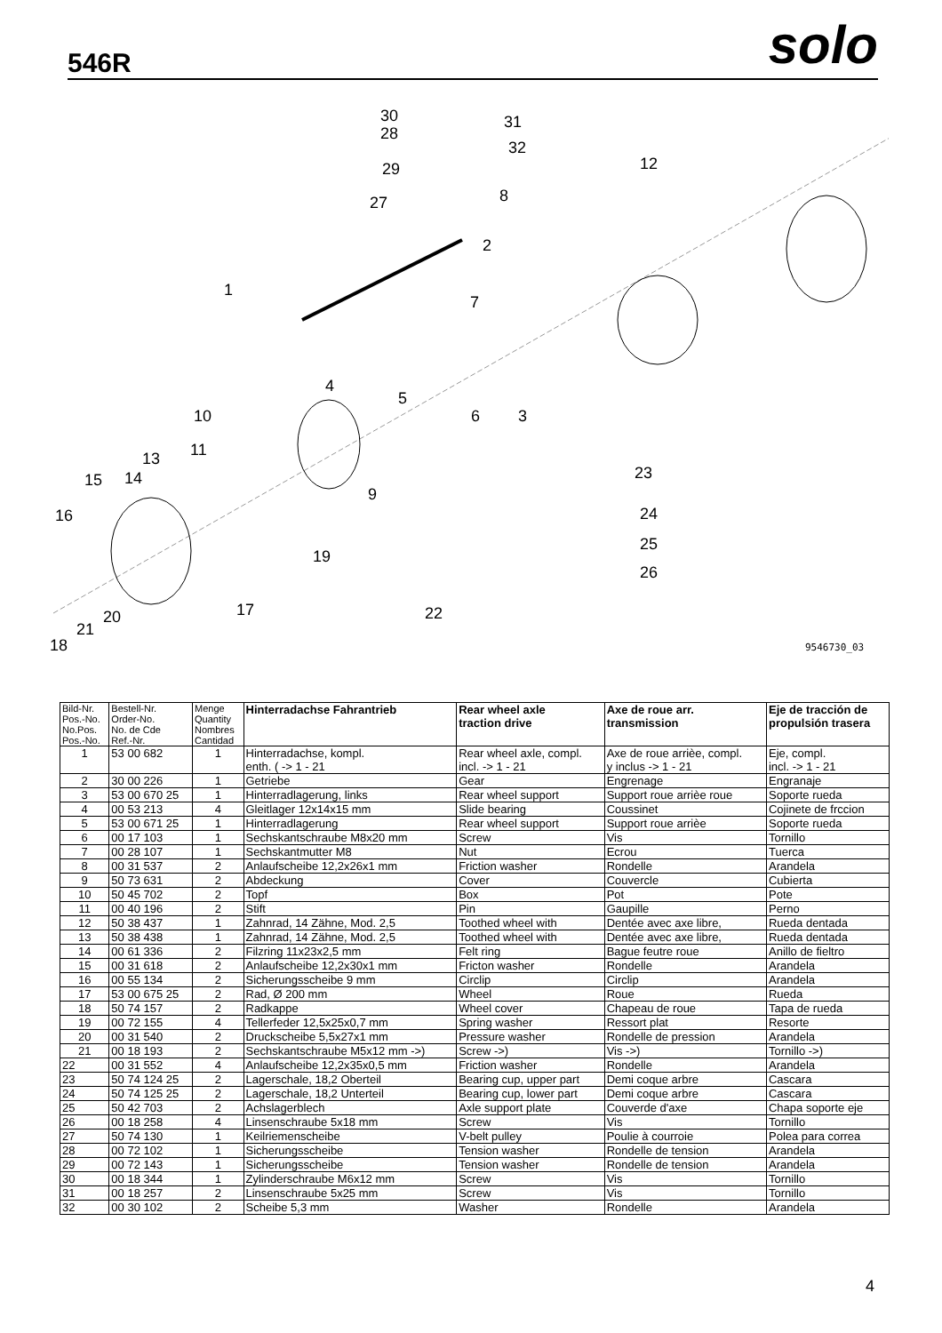546R solo
30
28
31
32
29
27 8
2
12
1
7
4
5
6 3 10
11 13
15 14
9
23
16 24
25
19
26
17 22 20
21
18 9546730_03
| Bild-Nr. Pos.-No. No.Pos. Pos.-No. | Bestell-Nr. Order-No. No. de Cde Ref.-Nr. | Menge Quantity Nombres Cantidad | Hinterradachse Fahrantrieb | Rear wheel axle traction drive | Axe de roue arr. transmission | Eje de tracción de propulsión trasera |
| --- | --- | --- | --- | --- | --- | --- |
| 1 | 53 00 682 | 1 | Hinterradachse, kompl. enth. ( -> 1 - 21 | Rear wheel axle, compl. incl. -> 1 - 21 | Axe de roue arrièe, compl. y inclus -> 1 - 21 | Eje, compl. incl. -> 1 - 21 |
| 2 | 30 00 226 | 1 | Getriebe | Gear | Engrenage | Engranaje |
| 3 | 53 00 670 25 | 1 | Hinterradlagerung, links | Rear wheel support | Support roue arrièe roue | Soporte rueda |
| 4 | 00 53 213 | 4 | Gleitlager 12x14x15 mm | Slide bearing | Coussinet | Cojinete de frccion |
| 5 | 53 00 671 25 | 1 | Hinterradlagerung | Rear wheel support | Support roue arrièe | Soporte rueda |
| 6 | 00 17 103 | 1 | Sechskantschraube M8x20 mm | Screw | Vis | Tornillo |
| 7 | 00 28 107 | 1 | Sechskantmutter M8 | Nut | Ecrou | Tuerca |
| 8 | 00 31 537 | 2 | Anlaufscheibe 12,2x26x1 mm | Friction washer | Rondelle | Arandela |
| 9 | 50 73 631 | 2 | Abdeckung | Cover | Couvercle | Cubierta |
| 10 | 50 45 702 | 2 | Topf | Box | Pot | Pote |
| 11 | 00 40 196 | 2 | Stift | Pin | Gaupille | Perno |
| 12 | 50 38 437 | 1 | Zahnrad, 14 Zähne, Mod. 2,5 | Toothed wheel with | Dentée avec axe libre, | Rueda dentada |
| 13 | 50 38 438 | 1 | Zahnrad, 14 Zähne, Mod. 2,5 | Toothed wheel with | Dentée avec axe libre, | Rueda dentada |
| 14 | 00 61 336 | 2 | Filzring 11x23x2,5 mm | Felt ring | Bague feutre roue | Anillo de fieltro |
| 15 | 00 31 618 | 2 | Anlaufscheibe 12,2x30x1 mm | Fricton washer | Rondelle | Arandela |
| 16 | 00 55 134 | 2 | Sicherungsscheibe 9 mm | Circlip | Circlip | Arandela |
| 17 | 53 00 675 25 | 2 | Rad, Ø 200 mm | Wheel | Roue | Rueda |
| 18 | 50 74 157 | 2 | Radkappe | Wheel cover | Chapeau de roue | Tapa de rueda |
| 19 | 00 72 155 | 4 | Tellerfeder 12,5x25x0,7 mm | Spring washer | Ressort plat | Resorte |
| 20 | 00 31 540 | 2 | Druckscheibe 5,5x27x1 mm | Pressure washer | Rondelle de pression | Arandela |
| 21 | 00 18 193 | 2 | Sechskantschraube M5x12 mm ->) | Screw ->) | Vis ->) | Tornillo ->) |
| 22 | 00 31 552 | 4 | Anlaufscheibe 12,2x35x0,5 mm | Friction washer | Rondelle | Arandela |
| 23 | 50 74 124 25 | 2 | Lagerschale, 18,2 Oberteil | Bearing cup, upper part | Demi coque arbre | Cascara |
| 24 | 50 74 125 25 | 2 | Lagerschale, 18,2 Unterteil | Bearing cup, lower part | Demi coque arbre | Cascara |
| 25 | 50 42 703 | 2 | Achslagerblech | Axle support plate | Couverde d'axe | Chapa soporte eje |
| 26 | 00 18 258 | 4 | Linsenschraube 5x18 mm | Screw | Vis | Tornillo |
| 27 | 50 74 130 | 1 | Keilriemenscheibe | V-belt pulley | Poulie à courroie | Polea para correa |
| 28 | 00 72 102 | 1 | Sicherungsscheibe | Tension washer | Rondelle de tension | Arandela |
| 29 | 00 72 143 | 1 | Sicherungsscheibe | Tension washer | Rondelle de tension | Arandela |
| 30 | 00 18 344 | 1 | Zylinderschraube M6x12 mm | Screw | Vis | Tornillo |
| 31 | 00 18 257 | 2 | Linsenschraube 5x25 mm | Screw | Vis | Tornillo |
| 32 | 00 30 102 | 2 | Scheibe 5,3 mm | Washer | Rondelle | Arandela |
4